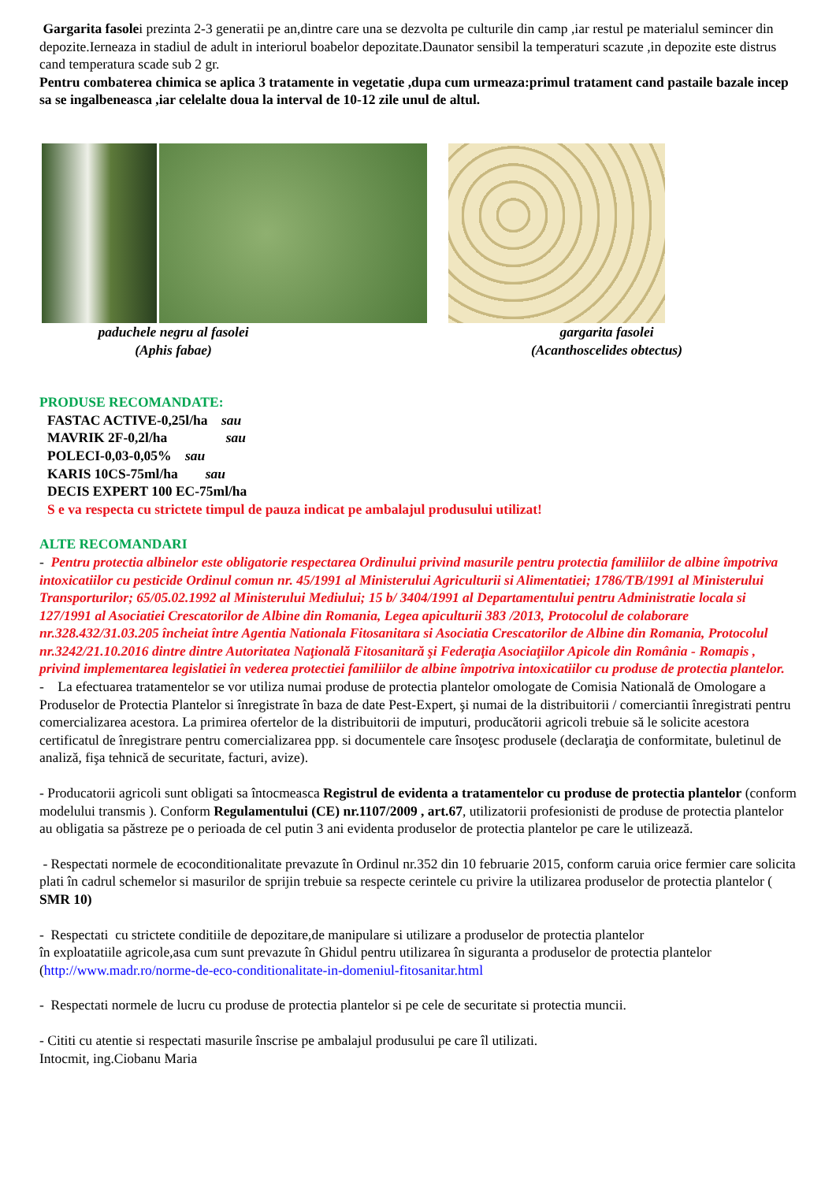Gargarita fasolei prezinta 2-3 generatii pe an,dintre care una se dezvolta pe culturile din camp ,iar restul pe materialul semincer din depozite.Ierneaza in stadiul de adult in interiorul boabelor depozitate.Daunator sensibil la temperaturi scazute ,in depozite este distrus cand temperatura scade sub 2 gr.
Pentru combaterea chimica se aplica 3 tratamente in vegetatie ,dupa cum urmeaza:primul tratament cand pastaile bazale incep sa se ingalbeneasca ,iar celelalte doua la interval de 10-12 zile unul de altul.
paduchele negru al fasolei
(Aphis fabae)
gargarita fasolei
(Acanthoscelides obtectus)
PRODUSE RECOMANDATE:
FASTAC ACTIVE-0,25l/ha sau
MAVRIK 2F-0,2l/ha sau
POLECI-0,03-0,05% sau
KARIS 10CS-75ml/ha sau
DECIS EXPERT 100 EC-75ml/ha
S e va respecta cu strictete timpul de pauza indicat pe ambalajul produsului utilizat!
ALTE RECOMANDARI
- Pentru protectia albinelor este obligatorie respectarea Ordinului privind masurile pentru protectia familiilor de albine împotriva intoxicatiilor cu pesticide Ordinul comun nr. 45/1991 al Ministerului Agriculturii si Alimentatiei; 1786/TB/1991 al Ministerului Transporturilor; 65/05.02.1992 al Ministerului Mediului; 15 b/ 3404/1991 al Departamentului pentru Administratie locala si 127/1991 al Asociatiei Crescatorilor de Albine din Romania, Legea apiculturii 383 /2013, Protocolul de colaborare nr.328.432/31.03.205 încheiat între Agentia Nationala Fitosanitara si Asociatia Crescatorilor de Albine din Romania, Protocolul nr.3242/21.10.2016 dintre dintre Autoritatea Naţională Fitosanitară şi Federaţia Asociaţiilor Apicole din România - Romapis , privind implementarea legislatiei în vederea protectiei familiilor de albine împotriva intoxicatiilor cu produse de protectia plantelor.
- La efectuarea tratamentelor se vor utiliza numai produse de protectia plantelor omologate de Comisia Natională de Omologare a Produselor de Protectia Plantelor si înregistrate în baza de date Pest-Expert, şi numai de la distribuitorii / comerciantii înregistrati pentru comercializarea acestora. La primirea ofertelor de la distribuitorii de imputuri, producătorii agricoli trebuie să le solicite acestora certificatul de înregistrare pentru comercializarea ppp. si documentele care însoţesc produsele (declaraţia de conformitate, buletinul de analiză, fişa tehnică de securitate, facturi, avize).
- Producatorii agricoli sunt obligati sa întocmeasca Registrul de evidenta a tratamentelor cu produse de protectia plantelor (conform modelului transmis ). Conform Regulamentului (CE) nr.1107/2009 , art.67, utilizatorii profesionisti de produse de protectia plantelor au obligatia sa păstreze pe o perioada de cel putin 3 ani evidenta produselor de protectia plantelor pe care le utilizează.
- Respectati normele de ecoconditionalitate prevazute în Ordinul nr.352 din 10 februarie 2015, conform caruia orice fermier care solicita plati în cadrul schemelor si masurilor de sprijin trebuie sa respecte cerintele cu privire la utilizarea produselor de protectia plantelor ( SMR 10)
- Respectati cu strictete conditiile de depozitare,de manipulare si utilizare a produselor de protectia plantelor
în exploatatiile agricole,asa cum sunt prevazute în Ghidul pentru utilizarea în siguranta a produselor de protectia plantelor (http://www.madr.ro/norme-de-eco-conditionalitate-in-domeniul-fitosanitar.html
- Respectati normele de lucru cu produse de protectia plantelor si pe cele de securitate si protectia muncii.
- Cititi cu atentie si respectati masurile înscrise pe ambalajul produsului pe care îl utilizati.
Intocmit, ing.Ciobanu Maria